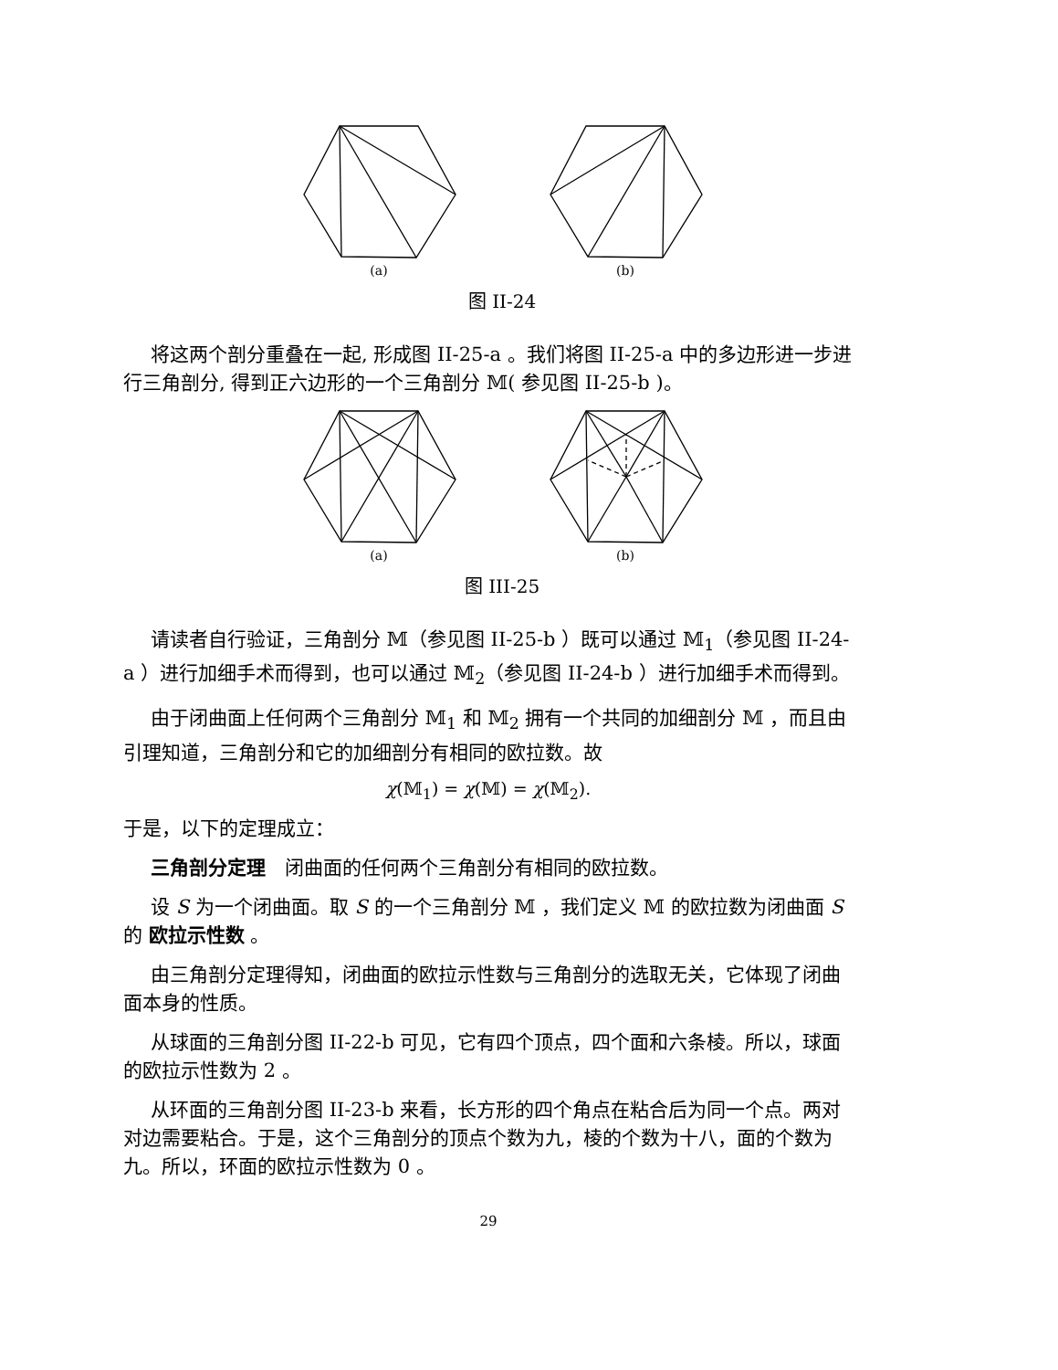(a) (b)
图 II-24
将这两个剖分重叠在一起, 形成图 II-25-a 。我们将图 II-25-a 中的多边形进一步进行三角剖分, 得到正六边形的一个三角剖分 𝕄( 参见图 II-25-b )。
(a) (b)
图 III-25
请读者自行验证，三角剖分 𝕄（参见图 II-25-b ）既可以通过 𝕄<sub>1</sub>（参见图 II-24-a ）进行加细手术而得到，也可以通过 𝕄<sub>2</sub>（参见图 II-24-b ）进行加细手术而得到。
由于闭曲面上任何两个三角剖分 𝕄<sub>1</sub> 和 𝕄<sub>2</sub> 拥有一个共同的加细剖分 𝕄 ，而且由引理知道，三角剖分和它的加细剖分有相同的欧拉数。故
χ(𝕄<sub>1</sub>) = χ(𝕄) = χ(𝕄<sub>2</sub>).
于是，以下的定理成立：
三角剖分定理　闭曲面的任何两个三角剖分有相同的欧拉数。
设 S 为一个闭曲面。取 S 的一个三角剖分 𝕄 ，我们定义 𝕄 的欧拉数为闭曲面 S 的 欧拉示性数 。
由三角剖分定理得知，闭曲面的欧拉示性数与三角剖分的选取无关，它体现了闭曲面本身的性质。
从球面的三角剖分图 II-22-b 可见，它有四个顶点，四个面和六条棱。所以，球面的欧拉示性数为 2 。
从环面的三角剖分图 II-23-b 来看，长方形的四个角点在粘合后为同一个点。两对对边需要粘合。于是，这个三角剖分的顶点个数为九，棱的个数为十八，面的个数为九。所以，环面的欧拉示性数为 0 。
29